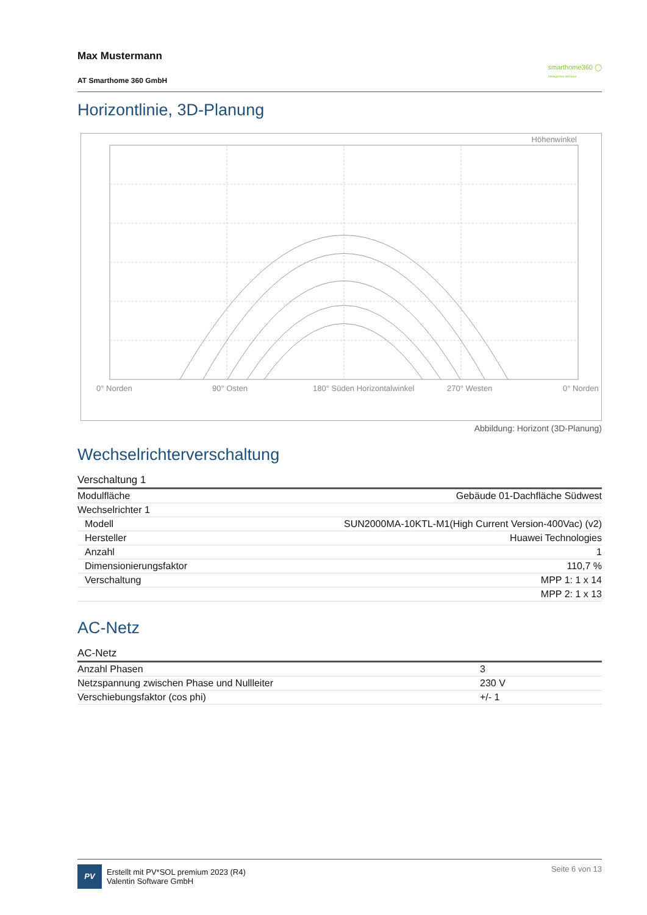Max Mustermann
AT Smarthome 360 GmbH
smarthome360 ◯
Intelligentes Wohnen
Horizontlinie, 3D-Planung
Höhenwinkel
0° Norden 90° Osten 180° Süden Horizontalwinkel 270° Westen 0° Norden
Abbildung: Horizont (3D-Planung)
Wechselrichterverschaltung
| Verschaltung 1 | |
| Modulfläche | Gebäude 01-Dachfläche Südwest |
| Wechselrichter 1 | |
| Modell | SUN2000MA-10KTL-M1(High Current Version-400Vac) (v2) |
| Hersteller | Huawei Technologies |
| Anzahl | 1 |
| Dimensionierungsfaktor | 110,7 % |
| Verschaltung | MPP 1: 1 x 14 |
| | MPP 2: 1 x 13 |
AC-Netz
| AC-Netz | |
| Anzahl Phasen | 3 |
| Netzspannung zwischen Phase und Nullleiter | 230 V |
| Verschiebungsfaktor (cos phi) | +/- 1 |
PV
Erstellt mit PV*SOL premium 2023 (R4)
Valentin Software GmbH
Seite 6 von 13